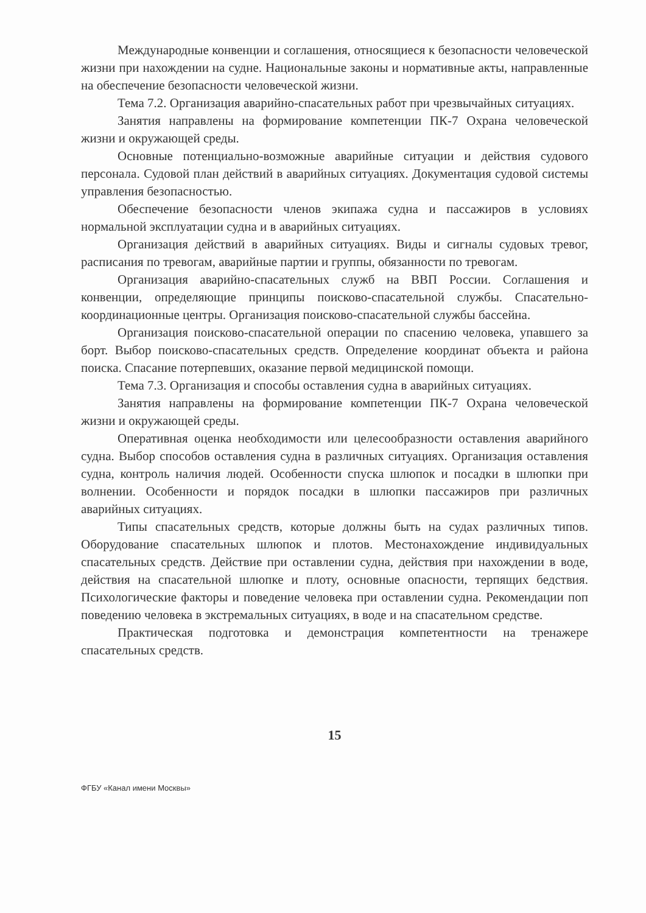Международные конвенции и соглашения, относящиеся к безопасности человеческой жизни при нахождении на судне. Национальные законы и нормативные акты, направленные на обеспечение безопасности человеческой жизни.
Тема 7.2. Организация аварийно-спасательных работ при чрезвычайных ситуациях.
Занятия направлены на формирование компетенции ПК-7 Охрана человеческой жизни и окружающей среды.
Основные потенциально-возможные аварийные ситуации и действия судового персонала. Судовой план действий в аварийных ситуациях. Документация судовой системы управления безопасностью.
Обеспечение безопасности членов экипажа судна и пассажиров в условиях нормальной эксплуатации судна и в аварийных ситуациях.
Организация действий в аварийных ситуациях. Виды и сигналы судовых тревог, расписания по тревогам, аварийные партии и группы, обязанности по тревогам.
Организация аварийно-спасательных служб на ВВП России. Соглашения и конвенции, определяющие принципы поисково-спасательной службы. Спасательно-координационные центры. Организация поисково-спасательной службы бассейна.
Организация поисково-спасательной операции по спасению человека, упавшего за борт. Выбор поисково-спасательных средств. Определение координат объекта и района поиска. Спасание потерпевших, оказание первой медицинской помощи.
Тема 7.3. Организация и способы оставления судна в аварийных ситуациях.
Занятия направлены на формирование компетенции ПК-7 Охрана человеческой жизни и окружающей среды.
Оперативная оценка необходимости или целесообразности оставления аварийного судна. Выбор способов оставления судна в различных ситуациях. Организация оставления судна, контроль наличия людей. Особенности спуска шлюпок и посадки в шлюпки при волнении. Особенности и порядок посадки в шлюпки пассажиров при различных аварийных ситуациях.
Типы спасательных средств, которые должны быть на судах различных типов. Оборудование спасательных шлюпок и плотов. Местонахождение индивидуальных спасательных средств. Действие при оставлении судна, действия при нахождении в воде, действия на спасательной шлюпке и плоту, основные опасности, терпящих бедствия. Психологические факторы и поведение человека при оставлении судна. Рекомендации поп поведению человека в экстремальных ситуациях, в воде и на спасательном средстве.
Практическая подготовка и демонстрация компетентности на тренажере спасательных средств.
15
ФГБУ «Канал имени Москвы»